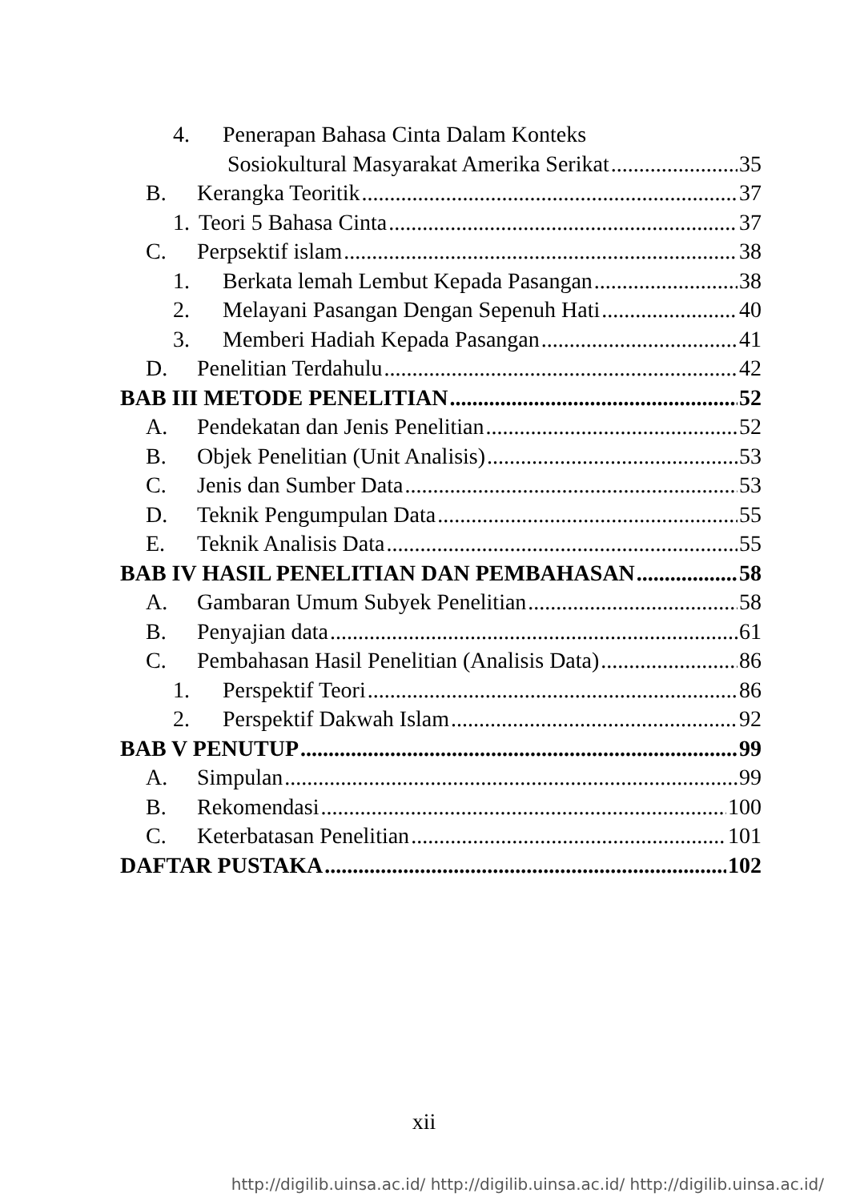4. Penerapan Bahasa Cinta Dalam Konteks
Sosiokultural Masyarakat Amerika Serikat 35
B. Kerangka Teoritik 37
1. Teori 5 Bahasa Cinta 37
C. Perpsektif islam 38
1. Berkata lemah Lembut Kepada Pasangan 38
2. Melayani Pasangan Dengan Sepenuh Hati 40
3. Memberi Hadiah Kepada Pasangan 41
D. Penelitian Terdahulu 42
BAB III METODE PENELITIAN 52
A. Pendekatan dan Jenis Penelitian 52
B. Objek Penelitian (Unit Analisis) 53
C. Jenis dan Sumber Data 53
D. Teknik Pengumpulan Data 55
E. Teknik Analisis Data 55
BAB IV HASIL PENELITIAN DAN PEMBAHASAN 58
A. Gambaran Umum Subyek Penelitian 58
B. Penyajian data 61
C. Pembahasan Hasil Penelitian (Analisis Data) 86
1. Perspektif Teori 86
2. Perspektif Dakwah Islam 92
BAB V PENUTUP 99
A. Simpulan 99
B. Rekomendasi 100
C. Keterbatasan Penelitian 101
DAFTAR PUSTAKA 102
xii
http://digilib.uinsa.ac.id/ http://digilib.uinsa.ac.id/ http://digilib.uinsa.ac.id/